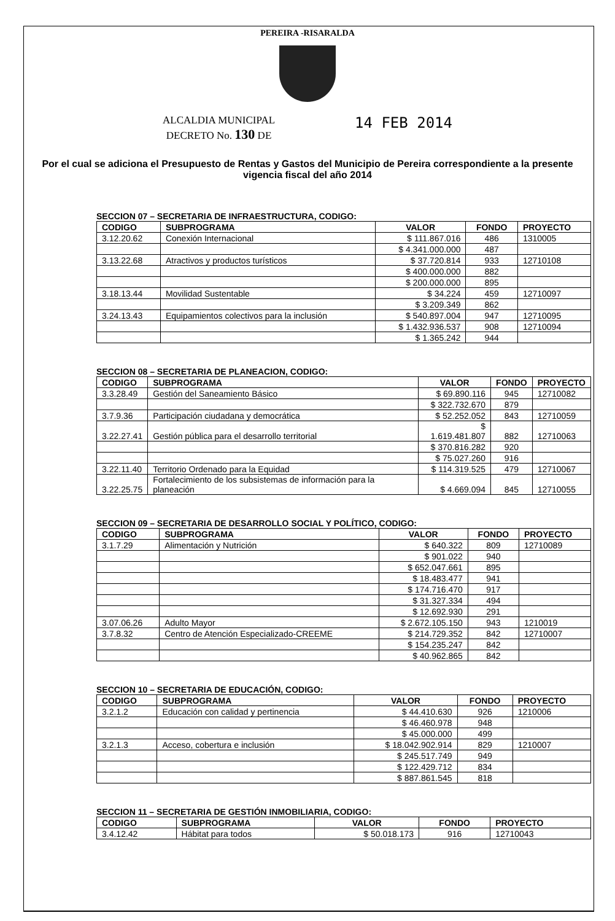PEREIRA -RISARALDA
ALCALDIA MUNICIPAL
DECRETO No. 130 DE
14 FEB 2014
Por el cual se adiciona el Presupuesto de Rentas y Gastos del Municipio de Pereira correspondiente a la presente vigencia fiscal del año 2014
SECCION 07 – SECRETARIA DE INFRAESTRUCTURA, CODIGO:
| CODIGO | SUBPROGRAMA | VALOR | FONDO | PROYECTO |
| --- | --- | --- | --- | --- |
| 3.12.20.62 | Conexión Internacional | $ 111.867.016 | 486 | 1310005 |
| | | $ 4.341.000.000 | 487 | |
| 3.13.22.68 | Atractivos y productos turísticos | $ 37.720.814 | 933 | 12710108 |
| | | $ 400.000.000 | 882 | |
| | | $ 200.000.000 | 895 | |
| 3.18.13.44 | Movilidad Sustentable | $ 34.224 | 459 | 12710097 |
| | | $ 3.209.349 | 862 | |
| 3.24.13.43 | Equipamientos colectivos para la inclusión | $ 540.897.004 | 947 | 12710095 |
| | | $ 1.432.936.537 | 908 | 12710094 |
| | | $ 1.365.242 | 944 | |
SECCION 08 – SECRETARIA DE PLANEACION, CODIGO:
| CODIGO | SUBPROGRAMA | VALOR | FONDO | PROYECTO |
| --- | --- | --- | --- | --- |
| 3.3.28.49 | Gestión del Saneamiento Básico | $ 69.890.116 | 945 | 12710082 |
| | | $ 322.732.670 | 879 | |
| 3.7.9.36 | Participación ciudadana y democrática | $ 52.252.052 | 843 | 12710059 |
| 3.22.27.41 | Gestión pública para el desarrollo territorial | $ 1.619.481.807 | 882 | 12710063 |
| | | $ 370.816.282 | 920 | |
| | | $ 75.027.260 | 916 | |
| 3.22.11.40 | Territorio Ordenado para la Equidad | $ 114.319.525 | 479 | 12710067 |
| 3.22.25.75 | Fortalecimiento de los subsistemas de información para la planeación | $ 4.669.094 | 845 | 12710055 |
SECCION 09 – SECRETARIA DE DESARROLLO SOCIAL Y POLÍTICO, CODIGO:
| CODIGO | SUBPROGRAMA | VALOR | FONDO | PROYECTO |
| --- | --- | --- | --- | --- |
| 3.1.7.29 | Alimentación y Nutrición | $ 640.322 | 809 | 12710089 |
| | | $ 901.022 | 940 | |
| | | $ 652.047.661 | 895 | |
| | | $ 18.483.477 | 941 | |
| | | $ 174.716.470 | 917 | |
| | | $ 31.327.334 | 494 | |
| | | $ 12.692.930 | 291 | |
| 3.07.06.26 | Adulto Mayor | $ 2.672.105.150 | 943 | 1210019 |
| 3.7.8.32 | Centro de Atención Especializado-CREEME | $ 214.729.352 | 842 | 12710007 |
| | | $ 154.235.247 | 842 | |
| | | $ 40.962.865 | 842 | |
SECCION 10 – SECRETARIA DE EDUCACIÓN, CODIGO:
| CODIGO | SUBPROGRAMA | VALOR | FONDO | PROYECTO |
| --- | --- | --- | --- | --- |
| 3.2.1.2 | Educación con calidad y pertinencia | $ 44.410.630 | 926 | 1210006 |
| | | $ 46.460.978 | 948 | |
| | | $ 45.000.000 | 499 | |
| 3.2.1.3 | Acceso, cobertura e inclusión | $ 18.042.902.914 | 829 | 1210007 |
| | | $ 245.517.749 | 949 | |
| | | $ 122.429.712 | 834 | |
| | | $ 887.861.545 | 818 | |
SECCION 11 – SECRETARIA DE GESTIÓN INMOBILIARIA, CODIGO:
| CODIGO | SUBPROGRAMA | VALOR | FONDO | PROYECTO |
| --- | --- | --- | --- | --- |
| 3.4.12.42 | Hábitat para todos | $ 50.018.173 | 916 | 12710043 |